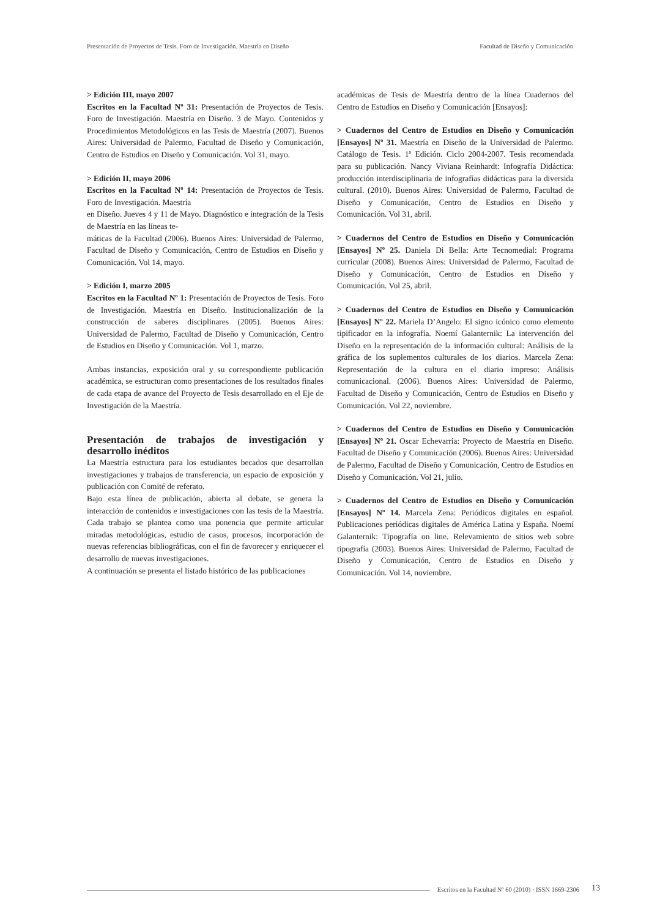Presentación de Proyectos de Tesis. Foro de Investigación. Maestría en Diseño Facultad de Diseño y Comunicación
> Edición III, mayo 2007
Escritos en la Facultad Nº 31: Presentación de Proyectos de Tesis. Foro de Investigación. Maestría en Diseño. 3 de Mayo. Contenidos y Procedimientos Metodológicos en las Tesis de Maestría (2007). Buenos Aires: Universidad de Palermo, Facultad de Diseño y Comunicación, Centro de Estudios en Diseño y Comunicación. Vol 31, mayo.
> Edición II, mayo 2006
Escritos en la Facultad Nº 14: Presentación de Proyectos de Tesis. Foro de Investigación. Maestría
en Diseño. Jueves 4 y 11 de Mayo. Diagnóstico e integración de la Tesis de Maestría en las líneas te-
máticas de la Facultad (2006). Buenos Aires: Universidad de Palermo, Facultad de Diseño y Comunicación, Centro de Estudios en Diseño y Comunicación. Vol 14, mayo.
> Edición I, marzo 2005
Escritos en la Facultad Nº 1: Presentación de Proyectos de Tesis. Foro de Investigación. Maestría en Diseño. Institucionalización de la construcción de saberes disciplinares (2005). Buenos Aires: Universidad de Palermo, Facultad de Diseño y Comunicación, Centro de Estudios en Diseño y Comunicación. Vol 1, marzo.
Ambas instancias, exposición oral y su correspondiente publicación académica, se estructuran como presentaciones de los resultados finales de cada etapa de avance del Proyecto de Tesis desarrollado en el Eje de Investigación de la Maestría.
Presentación de trabajos de investigación y desarrollo inéditos
La Maestría estructura para los estudiantes becados que desarrollan investigaciones y trabajos de transferencia, un espacio de exposición y publicación con Comité de referato.
Bajo esta línea de publicación, abierta al debate, se genera la interacción de contenidos e investigaciones con las tesis de la Maestría. Cada trabajo se plantea como una ponencia que permite articular miradas metodológicas, estudio de casos, procesos, incorporación de nuevas referencias bibliográficas, con el fin de favorecer y enriquecer el desarrollo de nuevas investigaciones.
A continuación se presenta el listado histórico de las publicaciones
académicas de Tesis de Maestría dentro de la línea Cuadernos del Centro de Estudios en Diseño y Comunicación [Ensayos]:
> Cuadernos del Centro de Estudios en Diseño y Comunicación [Ensayos] Nº 31. Maestría en Diseño de la Universidad de Palermo. Catálogo de Tesis. 1ª Edición. Ciclo 2004-2007. Tesis recomendada para su publicación. Nancy Viviana Reinhardt: Infografía Didáctica: producción interdisciplinaria de infografías didácticas para la diversida cultural. (2010). Buenos Aires: Universidad de Palermo, Facultad de Diseño y Comunicación, Centro de Estudios en Diseño y Comunicación. Vol 31, abril.
> Cuadernos del Centro de Estudios en Diseño y Comunicación [Ensayos] Nº 25. Daniela Di Bella: Arte Tecnomedial: Programa curricular (2008). Buenos Aires: Universidad de Palermo, Facultad de Diseño y Comunicación, Centro de Estudios en Diseño y Comunicación. Vol 25, abril.
> Cuadernos del Centro de Estudios en Diseño y Comunicación [Ensayos] Nº 22. Mariela D’Angelo: El signo icónico como elemento tipificador en la infografía. Noemí Galanternik: La intervención del Diseño en la representación de la información cultural: Análisis de la gráfica de los suplementos culturales de los diarios. Marcela Zena: Representación de la cultura en el diario impreso: Análisis comunicacional. (2006). Buenos Aires: Universidad de Palermo, Facultad de Diseño y Comunicación, Centro de Estudios en Diseño y Comunicación. Vol 22, noviembre.
> Cuadernos del Centro de Estudios en Diseño y Comunicación [Ensayos] Nº 21. Oscar Echevarría: Proyecto de Maestría en Diseño. Facultad de Diseño y Comunicación (2006). Buenos Aires: Universidad de Palermo, Facultad de Diseño y Comunicación, Centro de Estudios en Diseño y Comunicación. Vol 21, julio.
> Cuadernos del Centro de Estudios en Diseño y Comunicación [Ensayos] Nº 14. Marcela Zena: Periódicos digitales en español. Publicaciones periódicas digitales de América Latina y España. Noemí Galanternik: Tipografía on line. Relevamiento de sitios web sobre tipografía (2003). Buenos Aires: Universidad de Palermo, Facultad de Diseño y Comunicación, Centro de Estudios en Diseño y Comunicación. Vol 14, noviembre.
Escritos en la Facultad Nº 60 (2010) · ISSN 1669-2306 13